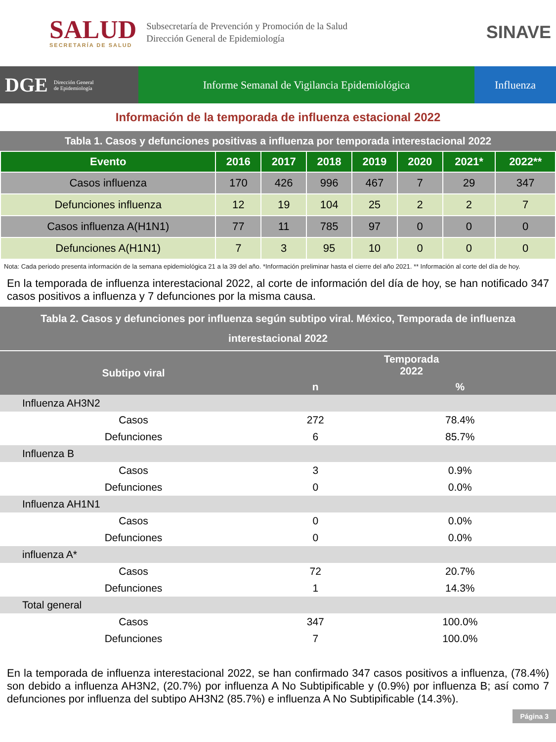SALUD
SECRETARÍA DE SALUD
Subsecretaría de Prevención y Promoción de la Salud
Dirección General de Epidemiología
SINAVE
DGE Dirección General
de Epidemiología
Informe Semanal de Vigilancia Epidemiológica
Influenza
Información de la temporada de influenza estacional 2022
Tabla 1. Casos y defunciones positivas a influenza por temporada interestacional 2022
| Evento | 2016 | 2017 | 2018 | 2019 | 2020 | 2021* | 2022** |
| --- | --- | --- | --- | --- | --- | --- | --- |
| Casos influenza | 170 | 426 | 996 | 467 | 7 | 29 | 347 |
| Defunciones influenza | 12 | 19 | 104 | 25 | 2 | 2 | 7 |
| Casos influenza A(H1N1) | 77 | 11 | 785 | 97 | 0 | 0 | 0 |
| Defunciones A(H1N1) | 7 | 3 | 95 | 10 | 0 | 0 | 0 |
Nota: Cada periodo presenta información de la semana epidemiológica 21 a la 39 del año. *Información preliminar hasta el cierre del año 2021. ** Información al corte del día de hoy.
En la temporada de influenza interestacional 2022, al corte de información del día de hoy, se han notificado 347 casos positivos a influenza y 7 defunciones por la misma causa.
Tabla 2. Casos y defunciones por influenza según subtipo viral. México, Temporada de influenza interestacional 2022
| Subtipo viral | Temporada 2022 | |
| --- | --- | --- |
| | n | % |
| Influenza AH3N2 | | |
| Casos | 272 | 78.4% |
| Defunciones | 6 | 85.7% |
| Influenza B | | |
| Casos | 3 | 0.9% |
| Defunciones | 0 | 0.0% |
| Influenza AH1N1 | | |
| Casos | 0 | 0.0% |
| Defunciones | 0 | 0.0% |
| influenza A* | | |
| Casos | 72 | 20.7% |
| Defunciones | 1 | 14.3% |
| Total general | | |
| Casos | 347 | 100.0% |
| Defunciones | 7 | 100.0% |
En la temporada de influenza interestacional 2022, se han confirmado 347 casos positivos a influenza, (78.4%) son debido a influenza AH3N2, (20.7%) por influenza A No Subtipificable y (0.9%) por influenza B; así como 7 defunciones por influenza del subtipo AH3N2 (85.7%) e influenza A No Subtipificable (14.3%).
Página 3